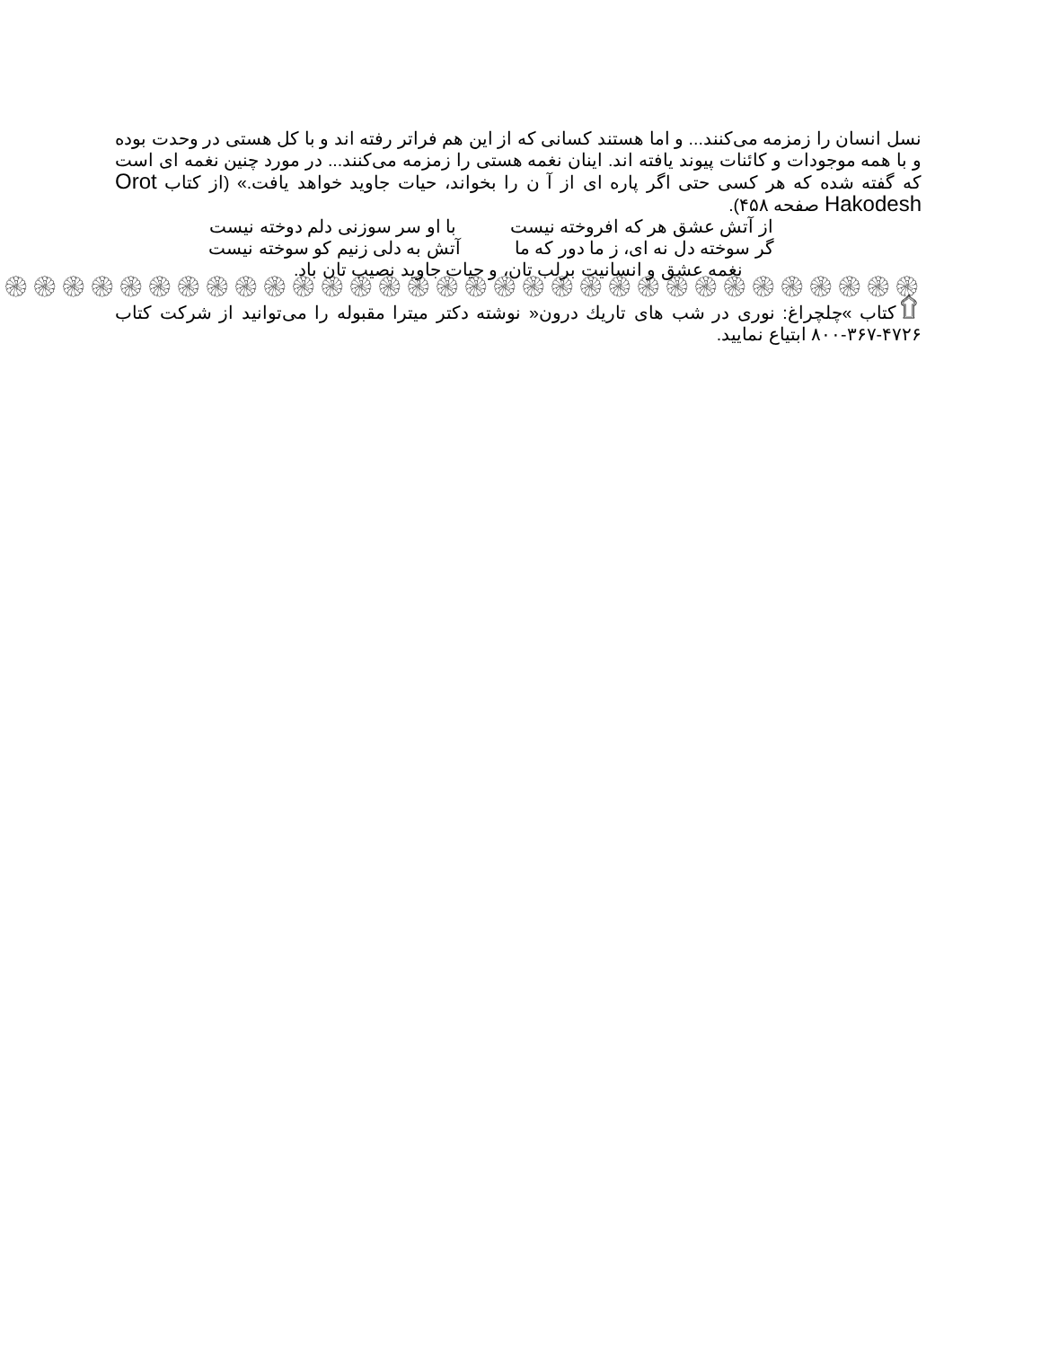نسل انسان را زمزمه می‌کنند... و اما هستند کسانی که از این هم فراتر رفته اند و با کل هستی در وحدت بوده و با همه موجودات و کائنات پیوند یافته اند. اینان نغمه هستی را زمزمه می‌کنند... در مورد چنین نغمه ای است که گفته شده که هر کسی حتی اگر پاره ای از آ ن را بخواند، حیات جاوید خواهد یافت.» (از کتاب Orot Hakodesh صفحه ۴۵۸).
از آتش عشق هر که افروخته نیست با او سر سوزنی دلم دوخته نیست
گر سوخته دل نه ای، ز ما دور که ما آتش به دلی زنیم کو سوخته نیست
نغمه عشق و انسانیت برلب تان، و حیات جاوید نصیب تان باد.
۞۞۞۞۞۞۞۞۞۞۞۞۞۞۞۞۞۞۞۞۞۞۞۞۞۞۞۞۞۞۞۞۞۞۞۞۞۞۞۞۞۞۞۞۞۞۞۞۞۞۞۞۞
۩کتاب »چلچراغ: نوری در شب های تاریك درون« نوشته دکتر میترا مقبوله را می‌توانید از شرکت کتاب ۴۷۲۶-۳۶۷-۸۰۰ ابتیاع نمایید.